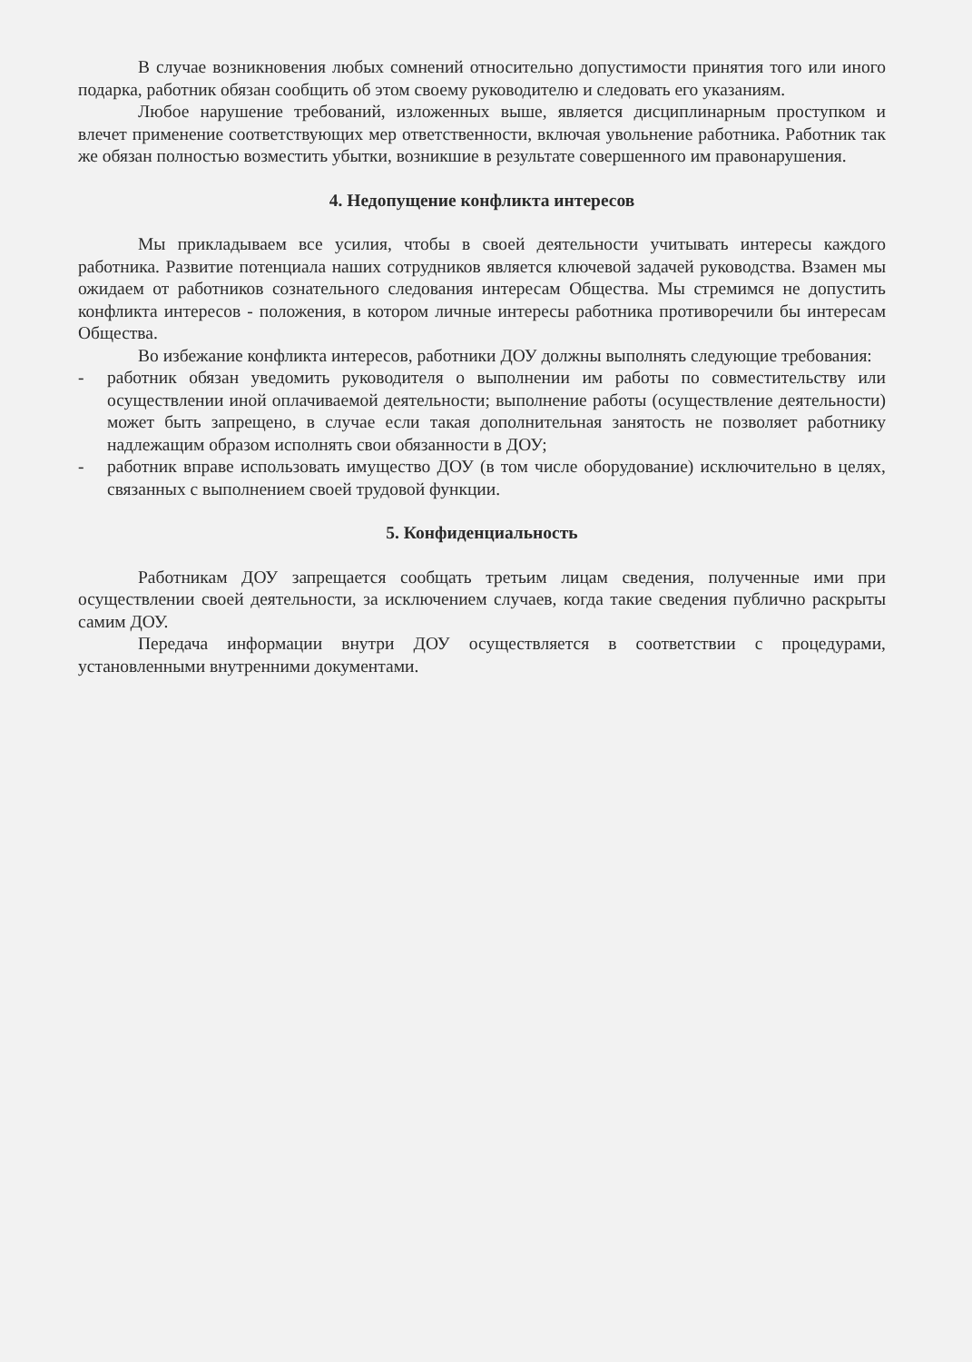В случае возникновения любых сомнений относительно допустимости принятия того или иного подарка, работник обязан сообщить об этом своему руководителю и следовать его указаниям.
Любое нарушение требований, изложенных выше, является дисциплинарным проступком и влечет применение соответствующих мер ответственности, включая увольнение работника. Работник так же обязан полностью возместить убытки, возникшие в результате совершенного им правонарушения.
4. Недопущение конфликта интересов
Мы прикладываем все усилия, чтобы в своей деятельности учитывать интересы каждого работника. Развитие потенциала наших сотрудников является ключевой задачей руководства. Взамен мы ожидаем от работников сознательного следования интересам Общества. Мы стремимся не допустить конфликта интересов - положения, в котором личные интересы работника противоречили бы интересам Общества.
Во избежание конфликта интересов, работники ДОУ должны выполнять следующие требования:
- работник обязан уведомить руководителя о выполнении им работы по совместительству или осуществлении иной оплачиваемой деятельности; выполнение работы (осуществление деятельности) может быть запрещено, в случае если такая дополнительная занятость не позволяет работнику надлежащим образом исполнять свои обязанности в ДОУ;
- работник вправе использовать имущество ДОУ (в том числе оборудование) исключительно в целях, связанных с выполнением своей трудовой функции.
5. Конфиденциальность
Работникам ДОУ запрещается сообщать третьим лицам сведения, полученные ими при осуществлении своей деятельности, за исключением случаев, когда такие сведения публично раскрыты самим ДОУ.
Передача информации внутри ДОУ осуществляется в соответствии с процедурами, установленными внутренними документами.